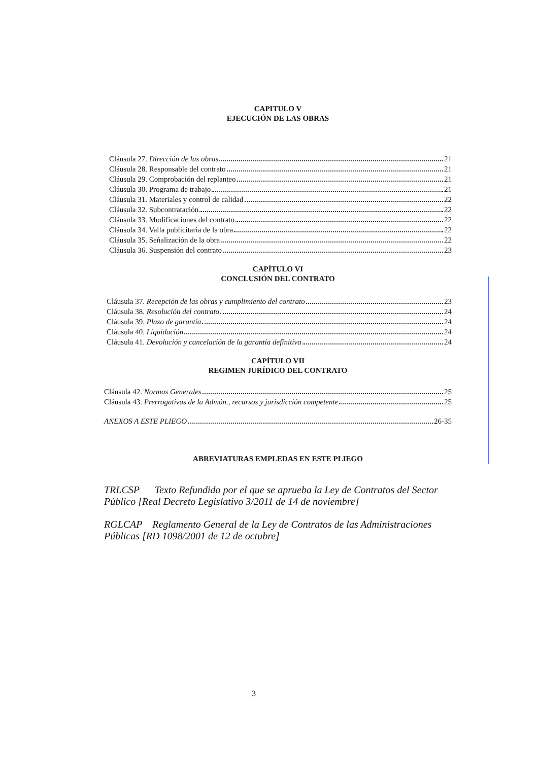CAPITULO V
EJECUCIÓN DE LAS OBRAS
Cláusula 27. Dirección de las obras 21
Cláusula 28. Responsable del contrato 21
Cláusula 29. Comprobación del replanteo 21
Cláusula 30. Programa de trabajo 21
Cláusula 31. Materiales y control de calidad 22
Cláusula 32. Subcontratación 22
Cláusula 33. Modificaciones del contrato 22
Cláusula 34. Valla publicitaria de la obra 22
Cláusula 35. Señalización de la obra 22
Cláusula 36. Suspensión del contrato 23
CAPÍTULO VI
CONCLUSIÓN DEL CONTRATO
Cláusula 37. Recepción de las obras y cumplimiento del contrato 23
Cláusula 38. Resolución del contrato 24
Cláusula 39. Plazo de garantía 24
Cláusula 40. Liquidación 24
Cláusula 41. Devolución y cancelación de la garantía definitiva 24
CAPÍTULO VII
REGIMEN JURÍDICO DEL CONTRATO
Cláusula 42. Normas Generales 25
Cláusula 43. Prerrogativas de la Admón., recursos y jurisdicción competente 25
ANEXOS A ESTE PLIEGO 26-35
ABREVIATURAS EMPLEDAS EN ESTE PLIEGO
TRLCSP Texto Refundido por el que se aprueba la Ley de Contratos del Sector Público [Real Decreto Legislativo 3/2011 de 14 de noviembre]
RGLCAP Reglamento General de la Ley de Contratos de las Administraciones Públicas [RD 1098/2001 de 12 de octubre]
3